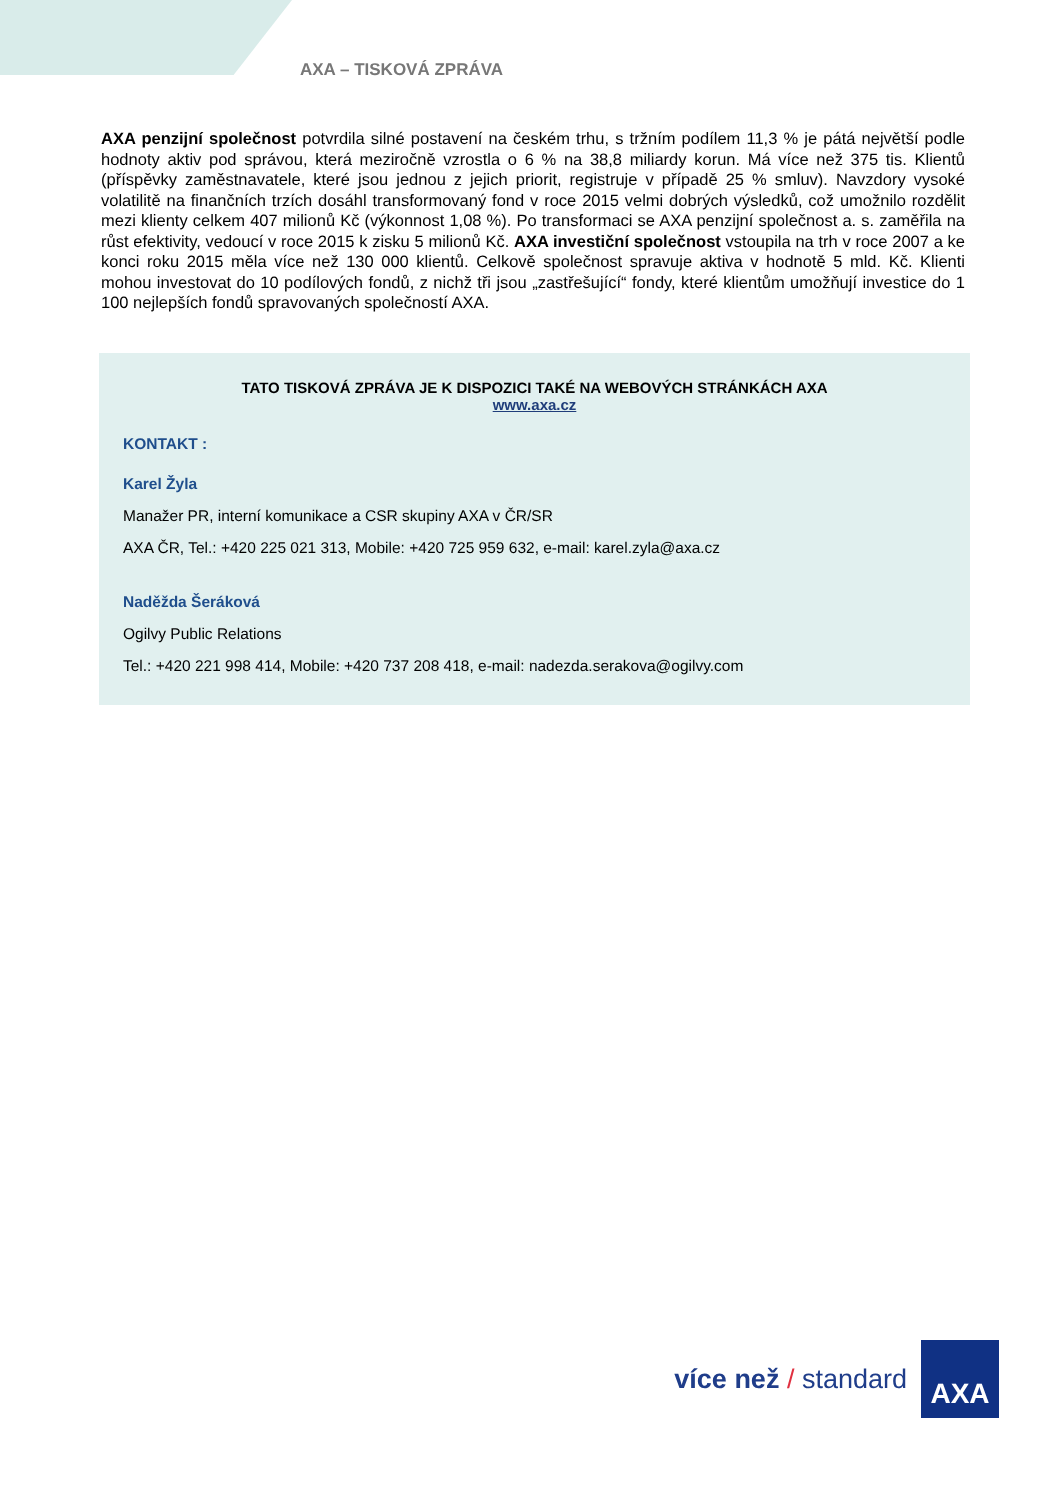AXA – TISKOVÁ ZPRÁVA
AXA penzijní společnost potvrdila silné postavení na českém trhu, s tržním podílem 11,3 % je pátá největší podle hodnoty aktiv pod správou, která meziročně vzrostla o 6 % na 38,8 miliardy korun. Má více než 375 tis. Klientů (příspěvky zaměstnavatele, které jsou jednou z jejich priorit, registruje v případě 25 % smluv). Navzdory vysoké volatilitě na finančních trzích dosáhl transformovaný fond v roce 2015 velmi dobrých výsledků, což umožnilo rozdělit mezi klienty celkem 407 milionů Kč (výkonnost 1,08 %). Po transformaci se AXA penzijní společnost a. s. zaměřila na růst efektivity, vedoucí v roce 2015 k zisku 5 milionů Kč. AXA investiční společnost vstoupila na trh v roce 2007 a ke konci roku 2015 měla více než 130 000 klientů. Celkově společnost spravuje aktiva v hodnotě 5 mld. Kč. Klienti mohou investovat do 10 podílových fondů, z nichž tři jsou „zastřešující“ fondy, které klientům umožňují investice do 1 100 nejlepších fondů spravovaných společností AXA.
TATO TISKOVÁ ZPRÁVA JE K DISPOZICI TAKÉ NA WEBOVÝCH STRÁNKÁCH AXA
www.axa.cz
KONTAKT :
Karel Žyla
Manažer PR, interní komunikace a CSR skupiny AXA v ČR/SR
AXA ČR, Tel.: +420 225 021 313, Mobile: +420 725 959 632, e-mail: karel.zyla@axa.cz
Naděžda Šeráková
Ogilvy Public Relations
Tel.: +420 221 998 414, Mobile: +420 737 208 418, e-mail: nadezda.serakova@ogilvy.com
více než / standard
AXA